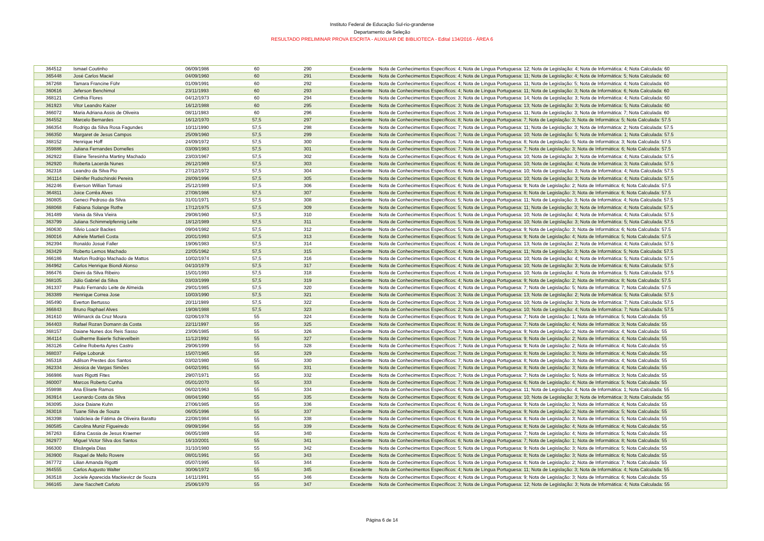Instituto Federal de Educação Sul-rio-grandense
Departamento de Seleção
RESULTADO PRELIMINAR PROVA ESCRITA - AUXILIAR DE BIBLIOTECA - Edital 134/2016 - ÁREA 6
| 364512 | Ismael Coutinho | 06/09/1986 | 60 | 290 | Excedente | Nota de Conhecimentos Específicos: 4; Nota de Língua Portuguesa: 12; Nota de Legislação: 4; Nota de Informática: 4; Nota Calculada: 60 |
| 365448 | José Carlos Maciel | 04/09/1960 | 60 | 291 | Excedente | Nota de Conhecimentos Específicos: 4; Nota de Língua Portuguesa: 11; Nota de Legislação: 4; Nota de Informática: 5; Nota Calculada: 60 |
| 367268 | Tamara Francine Führ | 01/09/1991 | 60 | 292 | Excedente | Nota de Conhecimentos Específicos: 4; Nota de Língua Portuguesa: 11; Nota de Legislação: 5; Nota de Informática: 4; Nota Calculada: 60 |
| 360616 | Jeferson Benchimol | 23/11/1993 | 60 | 293 | Excedente | Nota de Conhecimentos Específicos: 4; Nota de Língua Portuguesa: 11; Nota de Legislação: 3; Nota de Informática: 6; Nota Calculada: 60 |
| 368121 | Cinthia Flores | 04/12/1973 | 60 | 294 | Excedente | Nota de Conhecimentos Específicos: 3; Nota de Língua Portuguesa: 14; Nota de Legislação: 3; Nota de Informática: 4; Nota Calculada: 60 |
| 361923 | Vitor Leandro Kaizer | 16/12/1988 | 60 | 295 | Excedente | Nota de Conhecimentos Específicos: 3; Nota de Língua Portuguesa: 13; Nota de Legislação: 3; Nota de Informática: 5; Nota Calculada: 60 |
| 366072 | Maria Adriana Assis de Oliveira | 08/11/1983 | 60 | 296 | Excedente | Nota de Conhecimentos Específicos: 3; Nota de Língua Portuguesa: 11; Nota de Legislação: 3; Nota de Informática: 7; Nota Calculada: 60 |
| 364552 | Marcelo Bernardes | 16/12/1970 | 57,5 | 297 | Excedente | Nota de Conhecimentos Específicos: 8; Nota de Língua Portuguesa: 7; Nota de Legislação: 3; Nota de Informática: 5; Nota Calculada: 57.5 |
| 366354 | Rodrigo da Silva Rosa Fagundes | 10/11/1990 | 57,5 | 298 | Excedente | Nota de Conhecimentos Específicos: 7; Nota de Língua Portuguesa: 11; Nota de Legislação: 3; Nota de Informática: 2; Nota Calculada: 57.5 |
| 366350 | Margaret de Jesus Campos | 25/09/1960 | 57,5 | 299 | Excedente | Nota de Conhecimentos Específicos: 7; Nota de Língua Portuguesa: 10; Nota de Legislação: 5; Nota de Informática: 1; Nota Calculada: 57.5 |
| 368152 | Henrique Hoff | 24/09/1972 | 57,5 | 300 | Excedente | Nota de Conhecimentos Específicos: 7; Nota de Língua Portuguesa: 8; Nota de Legislação: 5; Nota de Informática: 3; Nota Calculada: 57.5 |
| 359886 | Juliana Fernandes Dornelles | 03/09/1983 | 57,5 | 301 | Excedente | Nota de Conhecimentos Específicos: 7; Nota de Língua Portuguesa: 7; Nota de Legislação: 3; Nota de Informática: 6; Nota Calculada: 57.5 |
| 362922 | Elaine Teresinha Martiny Machado | 23/03/1967 | 57,5 | 302 | Excedente | Nota de Conhecimentos Específicos: 6; Nota de Língua Portuguesa: 10; Nota de Legislação: 3; Nota de Informática: 4; Nota Calculada: 57.5 |
| 362920 | Roberta Lacerda Nunes | 26/12/1969 | 57,5 | 303 | Excedente | Nota de Conhecimentos Específicos: 6; Nota de Língua Portuguesa: 10; Nota de Legislação: 4; Nota de Informática: 3; Nota Calculada: 57.5 |
| 362318 | Leandro da Silva Pio | 27/12/1972 | 57,5 | 304 | Excedente | Nota de Conhecimentos Específicos: 6; Nota de Língua Portuguesa: 10; Nota de Legislação: 3; Nota de Informática: 4; Nota Calculada: 57.5 |
| 361114 | Diênifer Rudschinski Pereira | 28/09/1996 | 57,5 | 305 | Excedente | Nota de Conhecimentos Específicos: 6; Nota de Língua Portuguesa: 10; Nota de Legislação: 3; Nota de Informática: 4; Nota Calculada: 57.5 |
| 362246 | Everson Willian Tomasi | 25/12/1989 | 57,5 | 306 | Excedente | Nota de Conhecimentos Específicos: 6; Nota de Língua Portuguesa: 9; Nota de Legislação: 2; Nota de Informática: 6; Nota Calculada: 57.5 |
| 364811 | Joice Corrêa Alves | 27/08/1986 | 57,5 | 307 | Excedente | Nota de Conhecimentos Específicos: 6; Nota de Língua Portuguesa: 8; Nota de Legislação: 3; Nota de Informática: 6; Nota Calculada: 57.5 |
| 360805 | Geneci Pedroso da Silva | 31/01/1971 | 57,5 | 308 | Excedente | Nota de Conhecimentos Específicos: 5; Nota de Língua Portuguesa: 11; Nota de Legislação: 3; Nota de Informática: 4; Nota Calculada: 57.5 |
| 368068 | Fabiana Solange Rothe | 17/12/1975 | 57,5 | 309 | Excedente | Nota de Conhecimentos Específicos: 5; Nota de Língua Portuguesa: 11; Nota de Legislação: 3; Nota de Informática: 4; Nota Calculada: 57.5 |
| 361489 | Vania da Silva Vieira | 29/08/1960 | 57,5 | 310 | Excedente | Nota de Conhecimentos Específicos: 5; Nota de Língua Portuguesa: 10; Nota de Legislação: 4; Nota de Informática: 4; Nota Calculada: 57.5 |
| 363799 | Juliana Schimmelpfennig Leite | 18/12/1989 | 57,5 | 311 | Excedente | Nota de Conhecimentos Específicos: 5; Nota de Língua Portuguesa: 10; Nota de Legislação: 3; Nota de Informática: 5; Nota Calculada: 57.5 |
| 360630 | Silvio Loacir Backes | 09/04/1982 | 57,5 | 312 | Excedente | Nota de Conhecimentos Específicos: 5; Nota de Língua Portuguesa: 9; Nota de Legislação: 3; Nota de Informática: 6; Nota Calculada: 57.5 |
| 360016 | Adriele Martieli Costa | 20/01/1993 | 57,5 | 313 | Excedente | Nota de Conhecimentos Específicos: 5; Nota de Língua Portuguesa: 9; Nota de Legislação: 4; Nota de Informática: 5; Nota Calculada: 57.5 |
| 362394 | Ronaldo Josué Faller | 19/06/1983 | 57,5 | 314 | Excedente | Nota de Conhecimentos Específicos: 4; Nota de Língua Portuguesa: 13; Nota de Legislação: 2; Nota de Informática: 4; Nota Calculada: 57.5 |
| 363429 | Roberto Lemos Machado | 22/05/1962 | 57,5 | 315 | Excedente | Nota de Conhecimentos Específicos: 4; Nota de Língua Portuguesa: 11; Nota de Legislação: 3; Nota de Informática: 5; Nota Calculada: 57.5 |
| 366186 | Marlon Rodrigo Machado de Mattos | 10/02/1974 | 57,5 | 316 | Excedente | Nota de Conhecimentos Específicos: 4; Nota de Língua Portuguesa: 10; Nota de Legislação: 4; Nota de Informática: 5; Nota Calculada: 57.5 |
| 364962 | Carlos Henrique Biondi Alonso | 04/10/1979 | 57,5 | 317 | Excedente | Nota de Conhecimentos Específicos: 4; Nota de Língua Portuguesa: 10; Nota de Legislação: 3; Nota de Informática: 6; Nota Calculada: 57.5 |
| 366476 | Dieini da Silva Ribeiro | 15/01/1993 | 57,5 | 318 | Excedente | Nota de Conhecimentos Específicos: 4; Nota de Língua Portuguesa: 10; Nota de Legislação: 4; Nota de Informática: 5; Nota Calculada: 57.5 |
| 368105 | Júlio Gabriel da Silva | 03/03/1999 | 57,5 | 319 | Excedente | Nota de Conhecimentos Específicos: 4; Nota de Língua Portuguesa: 9; Nota de Legislação: 2; Nota de Informática: 8; Nota Calculada: 57.5 |
| 361337 | Paulo Fernando Leite de Almeida | 29/01/1985 | 57,5 | 320 | Excedente | Nota de Conhecimentos Específicos: 4; Nota de Língua Portuguesa: 7; Nota de Legislação: 5; Nota de Informática: 7; Nota Calculada: 57.5 |
| 363389 | Henrique Correa Jose | 10/03/1990 | 57,5 | 321 | Excedente | Nota de Conhecimentos Específicos: 3; Nota de Língua Portuguesa: 13; Nota de Legislação: 2; Nota de Informática: 5; Nota Calculada: 57.5 |
| 365490 | Everton Bertusso | 20/11/1989 | 57,5 | 322 | Excedente | Nota de Conhecimentos Específicos: 3; Nota de Língua Portuguesa: 10; Nota de Legislação: 3; Nota de Informática: 7; Nota Calculada: 57.5 |
| 366843 | Bruno Raphael Alves | 19/08/1988 | 57,5 | 323 | Excedente | Nota de Conhecimentos Específicos: 2; Nota de Língua Portuguesa: 10; Nota de Legislação: 4; Nota de Informática: 7; Nota Calculada: 57.5 |
| 361610 | Wilimarck da Cruz Moura | 02/06/1978 | 55 | 324 | Excedente | Nota de Conhecimentos Específicos: 9; Nota de Língua Portuguesa: 7; Nota de Legislação: 1; Nota de Informática: 5; Nota Calculada: 55 |
| 364403 | Rafael Rozan Domann da Costa | 22/11/1997 | 55 | 325 | Excedente | Nota de Conhecimentos Específicos: 8; Nota de Língua Portuguesa: 7; Nota de Legislação: 4; Nota de Informática: 3; Nota Calculada: 55 |
| 368157 | Daiane Nunes dos Reis Sasso | 23/06/1985 | 55 | 326 | Excedente | Nota de Conhecimentos Específicos: 7; Nota de Língua Portuguesa: 9; Nota de Legislação: 2; Nota de Informática: 4; Nota Calculada: 55 |
| 364114 | Guilherme Baierle Schievelbein | 11/12/1992 | 55 | 327 | Excedente | Nota de Conhecimentos Específicos: 7; Nota de Língua Portuguesa: 9; Nota de Legislação: 2; Nota de Informática: 4; Nota Calculada: 55 |
| 363126 | Celine Roberta Ayres Castro | 29/06/1999 | 55 | 328 | Excedente | Nota de Conhecimentos Específicos: 7; Nota de Língua Portuguesa: 9; Nota de Legislação: 2; Nota de Informática: 4; Nota Calculada: 55 |
| 368037 | Felipe Loboruk | 15/07/1965 | 55 | 329 | Excedente | Nota de Conhecimentos Específicos: 7; Nota de Língua Portuguesa: 8; Nota de Legislação: 3; Nota de Informática: 4; Nota Calculada: 55 |
| 365318 | Adilson Prestes dos Santos | 03/02/1980 | 55 | 330 | Excedente | Nota de Conhecimentos Específicos: 7; Nota de Língua Portuguesa: 8; Nota de Legislação: 3; Nota de Informática: 4; Nota Calculada: 55 |
| 362334 | Jéssica de Vargas Simões | 04/02/1991 | 55 | 331 | Excedente | Nota de Conhecimentos Específicos: 7; Nota de Língua Portuguesa: 8; Nota de Legislação: 3; Nota de Informática: 4; Nota Calculada: 55 |
| 366986 | Ivani Rigotti Fites | 29/07/1971 | 55 | 332 | Excedente | Nota de Conhecimentos Específicos: 7; Nota de Língua Portuguesa: 7; Nota de Legislação: 5; Nota de Informática: 3; Nota Calculada: 55 |
| 360007 | Marcos Roberto Cunha | 05/01/2070 | 55 | 333 | Excedente | Nota de Conhecimentos Específicos: 7; Nota de Língua Portuguesa: 6; Nota de Legislação: 4; Nota de Informática: 5; Nota Calculada: 55 |
| 359898 | Ana Elisete Ramos | 06/02/1963 | 55 | 334 | Excedente | Nota de Conhecimentos Específicos: 6; Nota de Língua Portuguesa: 11; Nota de Legislação: 4; Nota de Informática: 1; Nota Calculada: 55 |
| 363914 | Leonardo Costa da Silva | 08/04/1990 | 55 | 335 | Excedente | Nota de Conhecimentos Específicos: 6; Nota de Língua Portuguesa: 10; Nota de Legislação: 3; Nota de Informática: 3; Nota Calculada: 55 |
| 363095 | Joice Daiane Kuhn | 27/06/1985 | 55 | 336 | Excedente | Nota de Conhecimentos Específicos: 6; Nota de Língua Portuguesa: 9; Nota de Legislação: 3; Nota de Informática: 4; Nota Calculada: 55 |
| 363018 | Tuane Silva de Souza | 06/05/1996 | 55 | 337 | Excedente | Nota de Conhecimentos Específicos: 6; Nota de Língua Portuguesa: 9; Nota de Legislação: 2; Nota de Informática: 5; Nota Calculada: 55 |
| 363398 | Valdicleia de Fátima de Oliveira Baratto | 22/08/1984 | 55 | 338 | Excedente | Nota de Conhecimentos Específicos: 6; Nota de Língua Portuguesa: 8; Nota de Legislação: 3; Nota de Informática: 5; Nota Calculada: 55 |
| 360585 | Carolina Muniz Figueiredo | 09/09/1994 | 55 | 339 | Excedente | Nota de Conhecimentos Específicos: 6; Nota de Língua Portuguesa: 8; Nota de Legislação: 4; Nota de Informática: 4; Nota Calculada: 55 |
| 367263 | Edina Cassia de Jesus Kraemer | 06/05/1989 | 55 | 340 | Excedente | Nota de Conhecimentos Específicos: 6; Nota de Língua Portuguesa: 7; Nota de Legislação: 4; Nota de Informática: 5; Nota Calculada: 55 |
| 362977 | Miguel Victor Silva dos Santos | 16/10/2001 | 55 | 341 | Excedente | Nota de Conhecimentos Específicos: 6; Nota de Língua Portuguesa: 7; Nota de Legislação: 1; Nota de Informática: 8; Nota Calculada: 55 |
| 366300 | Elisângela Dias | 31/10/1980 | 55 | 342 | Excedente | Nota de Conhecimentos Específicos: 5; Nota de Língua Portuguesa: 9; Nota de Legislação: 3; Nota de Informática: 5; Nota Calculada: 55 |
| 363900 | Raquel de Mello Rovere | 08/01/1991 | 55 | 343 | Excedente | Nota de Conhecimentos Específicos: 5; Nota de Língua Portuguesa: 8; Nota de Legislação: 3; Nota de Informática: 6; Nota Calculada: 55 |
| 367772 | Lilian Amanda Rigotti | 05/07/1995 | 55 | 344 | Excedente | Nota de Conhecimentos Específicos: 5; Nota de Língua Portuguesa: 8; Nota de Legislação: 2; Nota de Informática: 7; Nota Calculada: 55 |
| 364555 | Carlos Augusto Walter | 30/06/1972 | 55 | 345 | Excedente | Nota de Conhecimentos Específicos: 4; Nota de Língua Portuguesa: 11; Nota de Legislação: 3; Nota de Informática: 4; Nota Calculada: 55 |
| 363518 | Jociele Aparecida Mackievicz de Souza | 14/11/1991 | 55 | 346 | Excedente | Nota de Conhecimentos Específicos: 4; Nota de Língua Portuguesa: 9; Nota de Legislação: 3; Nota de Informática: 6; Nota Calculada: 55 |
| 366165 | Jane Sacchett Carloto | 25/06/1970 | 55 | 347 | Excedente | Nota de Conhecimentos Específicos: 3; Nota de Língua Portuguesa: 12; Nota de Legislação: 3; Nota de Informática: 4; Nota Calculada: 55 |
Página 6 de 14